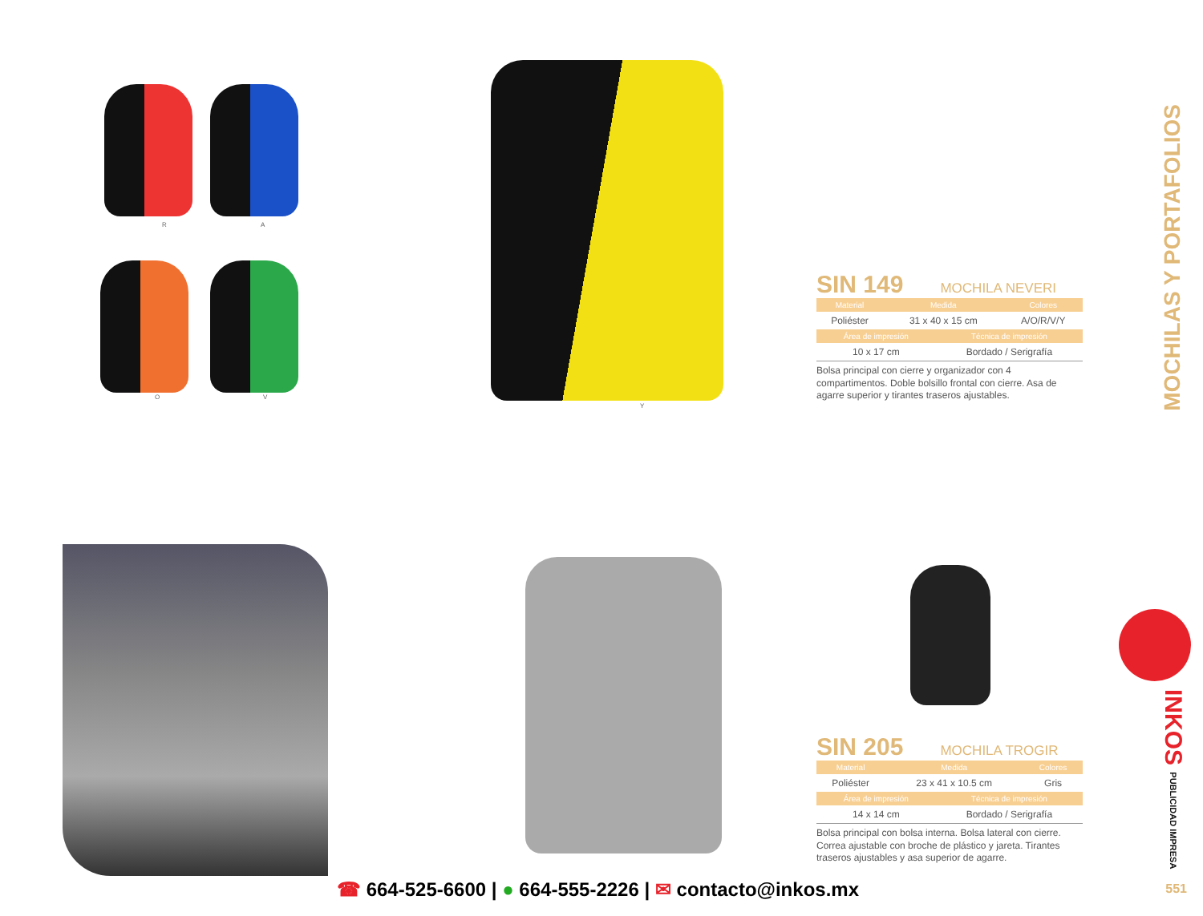R A
O V
Y
SIN 149 MOCHILA NEVERI
| Material | Medida | Colores |
| --- | --- | --- |
| Poliéster | 31 x 40 x 15 cm | A/O/R/V/Y |
| Área de impresión | Técnica de impresión |
| --- | --- |
| 10 x 17 cm | Bordado / Serigrafía |
Bolsa principal con cierre y organizador con 4 compartimentos. Doble bolsillo frontal con cierre. Asa de agarre superior y tirantes traseros ajustables.
SIN 205 MOCHILA TROGIR
| Material | Medida | Colores |
| --- | --- | --- |
| Poliéster | 23 x 41 x 10.5 cm | Gris |
| Área de impresión | Técnica de impresión |
| --- | --- |
| 14 x 14 cm | Bordado / Serigrafía |
Bolsa principal con bolsa interna. Bolsa lateral con cierre. Correa ajustable con broche de plástico y jareta. Tirantes traseros ajustables y asa superior de agarre.
MOCHILAS Y PORTAFOLIOS
INKOS PUBLICIDAD IMPRESA
☎ 664-525-6600 | ● 664-555-2226 | ✉ contacto@inkos.mx
551